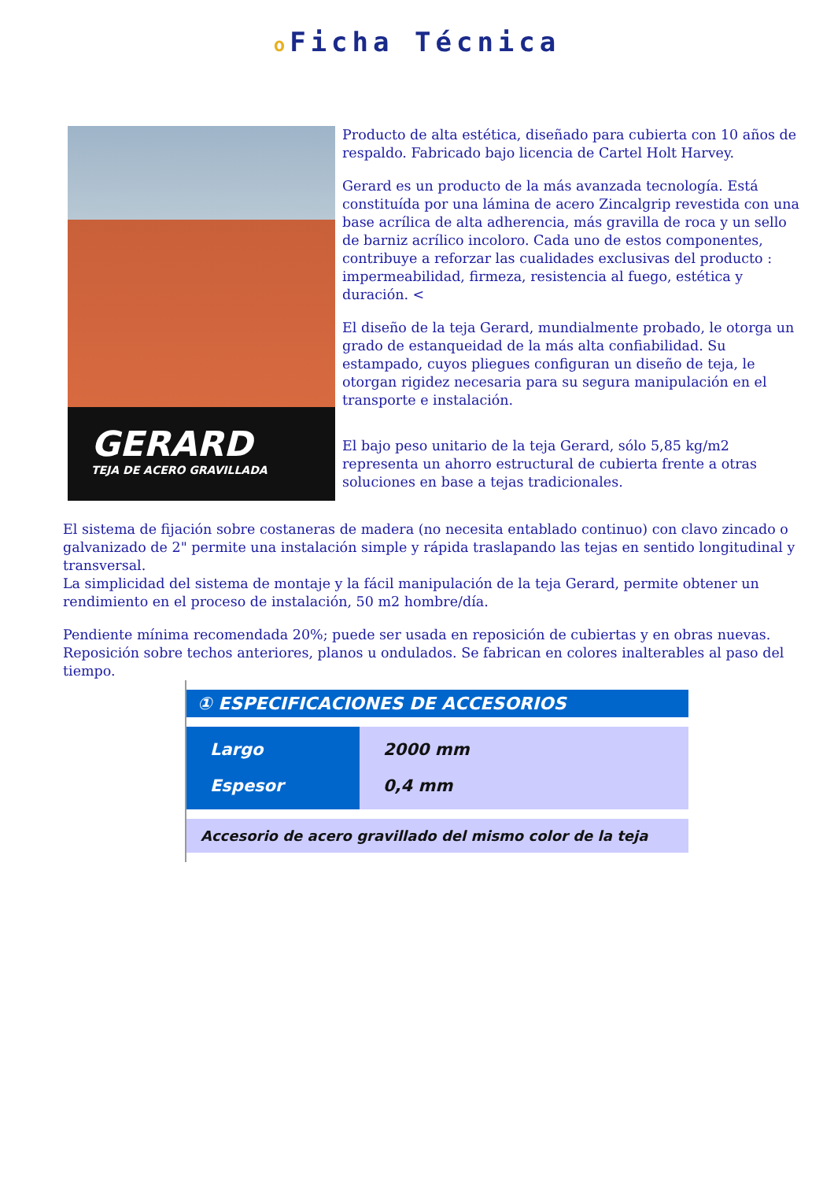o Ficha Técnica
GERARD
TEJA DE ACERO GRAVILLADA
Producto de alta estética, diseñado para cubierta con 10 años de respaldo. Fabricado bajo licencia de Cartel Holt Harvey.
Gerard es un producto de la más avanzada tecnología. Está constituída por una lámina de acero Zincalgrip revestida con una base acrílica de alta adherencia, más gravilla de roca y un sello de barniz acrílico incoloro. Cada uno de estos componentes, contribuye a reforzar las cualidades exclusivas del producto : impermeabilidad, firmeza, resistencia al fuego, estética y duración. <
El diseño de la teja Gerard, mundialmente probado, le otorga un grado de estanqueidad de la más alta confiabilidad. Su estampado, cuyos pliegues configuran un diseño de teja, le otorgan rigidez necesaria para su segura manipulación en el transporte e instalación.
El bajo peso unitario de la teja Gerard, sólo 5,85 kg/m2 representa un ahorro estructural de cubierta frente a otras soluciones en base a tejas tradicionales.
El sistema de fijación sobre costaneras de madera (no necesita entablado continuo) con clavo zincado o galvanizado de 2" permite una instalación simple y rápida traslapando las tejas en sentido longitudinal y transversal.
La simplicidad del sistema de montaje y la fácil manipulación de la teja Gerard, permite obtener un rendimiento en el proceso de instalación, 50 m2 hombre/día.
Pendiente mínima recomendada 20%; puede ser usada en reposición de cubiertas y en obras nuevas. Reposición sobre techos anteriores, planos u ondulados. Se fabrican en colores inalterables al paso del tiempo.
| ① ESPECIFICACIONES DE ACCESORIOS | |
| --- | --- |
| Largo Espesor | 2000 mm 0,4 mm |
| Accesorio de acero gravillado del mismo color de la teja | |